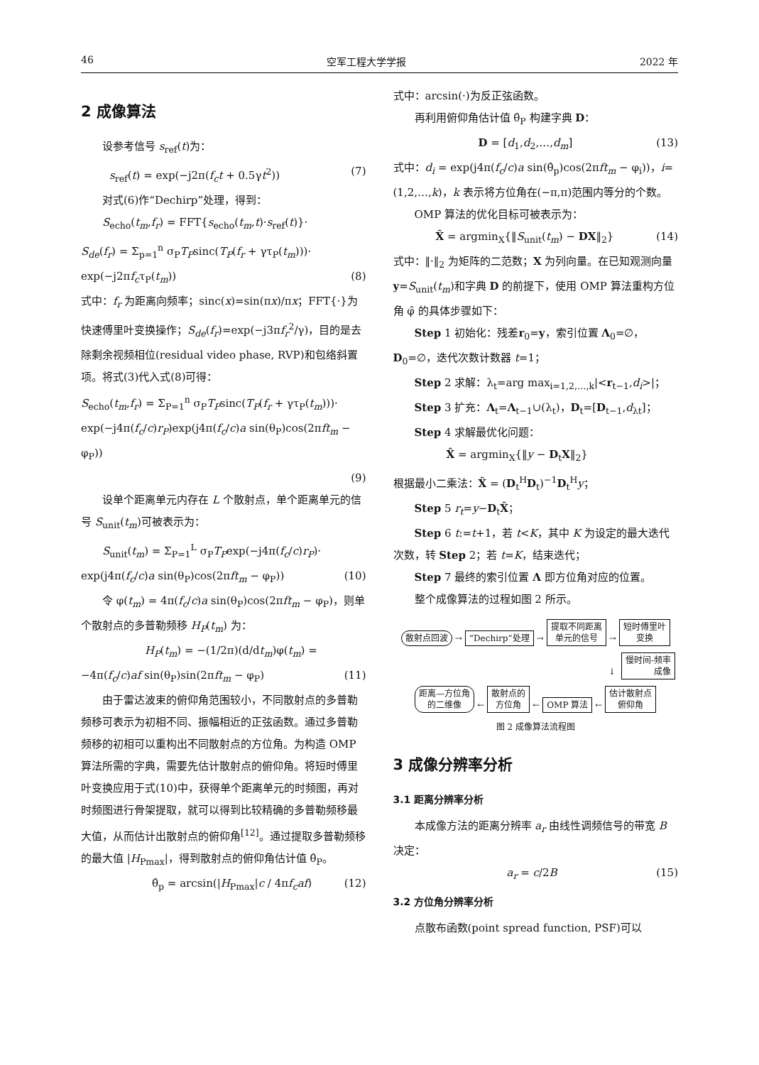46 空军工程大学学报 2022 年
2 成像算法
设参考信号 s<sub>ref</sub>(t)为：
s<sub>ref</sub>(t) = exp(−j2π(f<sub>c</sub>t + 0.5γt<sup>2</sup>)) (7)
对式(6)作“Dechirp”处理，得到：
S<sub>echo</sub>(t<sub>m</sub>,f<sub>r</sub>) = FFT{s<sub>echo</sub>(t<sub>m</sub>,t)·s<sub>ref</sub>(t)}·
S<sub>de</sub>(f<sub>r</sub>) = Σ<sub>p=1</sub><sup>n</sup> σ<sub>P</sub>T<sub>P</sub>sinc(T<sub>P</sub>(f<sub>r</sub> + γτ<sub>P</sub>(t<sub>m</sub>)))·
exp(−j2πf<sub>c</sub>τ<sub>P</sub>(t<sub>m</sub>)) (8)
式中：f<sub>r</sub> 为距离向频率；sinc(x)=sin(πx)/πx；FFT{·}为快速傅里叶变换操作；S<sub>de</sub>(f<sub>r</sub>)=exp(−j3πf<sub>r</sub><sup>2</sup>/γ)，目的是去除剩余视频相位(residual video phase, RVP)和包络斜置项。将式(3)代入式(8)可得：
S<sub>echo</sub>(t<sub>m</sub>,f<sub>r</sub>) = Σ<sub>P=1</sub><sup>n</sup> σ<sub>P</sub>T<sub>P</sub>sinc(T<sub>P</sub>(f<sub>r</sub> + γτ<sub>P</sub>(t<sub>m</sub>)))·
exp(−j4π(f<sub>c</sub>/c)r<sub>P</sub>)exp(j4π(f<sub>c</sub>/c)a sin(θ<sub>P</sub>)cos(2πft<sub>m</sub> − φ<sub>P</sub>))
(9)
设单个距离单元内存在 L 个散射点，单个距离单元的信号 S<sub>unit</sub>(t<sub>m</sub>)可被表示为：
S<sub>unit</sub>(t<sub>m</sub>) = Σ<sub>P=1</sub><sup>L</sup> σ<sub>P</sub>T<sub>P</sub>exp(−j4π(f<sub>c</sub>/c)r<sub>P</sub>)·
exp(j4π(f<sub>c</sub>/c)a sin(θ<sub>P</sub>)cos(2πft<sub>m</sub> − φ<sub>P</sub>)) (10)
令 φ(t<sub>m</sub>) = 4π(f<sub>c</sub>/c)a sin(θ<sub>P</sub>)cos(2πft<sub>m</sub> − φ<sub>P</sub>)，则单个散射点的多普勒频移 H<sub>P</sub>(t<sub>m</sub>) 为：
H<sub>P</sub>(t<sub>m</sub>) = −(1/2π)(d/dt<sub>m</sub>)φ(t<sub>m</sub>) =
−4π(f<sub>c</sub>/c)af sin(θ<sub>P</sub>)sin(2πft<sub>m</sub> − φ<sub>P</sub>) (11)
由于雷达波束的俯仰角范围较小，不同散射点的多普勒频移可表示为初相不同、振幅相近的正弦函数。通过多普勒频移的初相可以重构出不同散射点的方位角。为构造 OMP 算法所需的字典，需要先估计散射点的俯仰角。将短时傅里叶变换应用于式(10)中，获得单个距离单元的时频图，再对时频图进行骨架提取，就可以得到比较精确的多普勒频移最大值，从而估计出散射点的俯仰角<sup>[12]</sup>。通过提取多普勒频移的最大值 |H<sub>Pmax</sub>|，得到散射点的俯仰角估计值 θ̂<sub>P</sub>。
θ̂<sub>p</sub> = arcsin(|H<sub>Pmax</sub>|c / 4πf<sub>c</sub>af) (12)
式中：arcsin(·)为反正弦函数。
再利用俯仰角估计值 θ̂<sub>P</sub> 构建字典 D：
D = [d<sub>1</sub>,d<sub>2</sub>,…,d<sub>m</sub>] (13)
式中：d<sub>i</sub> = exp(j4π(f<sub>c</sub>/c)a sin(θ̂<sub>p</sub>)cos(2πft<sub>m</sub> − φ<sub>i</sub>))，i=(1,2,…,k)，k 表示将方位角在(−π,π)范围内等分的个数。
OMP 算法的优化目标可被表示为：
X̂ = argmin<sub>X</sub>{‖S<sub>unit</sub>(t<sub>m</sub>) − DX‖<sub>2</sub>} (14)
式中：‖·‖<sub>2</sub> 为矩阵的二范数；X 为列向量。在已知观测向量 y=S<sub>unit</sub>(t<sub>m</sub>)和字典 D 的前提下，使用 OMP 算法重构方位角 φ̂ 的具体步骤如下：
Step 1 初始化：残差r<sub>0</sub>=y，索引位置 Λ<sub>0</sub>=∅，D<sub>0</sub>=∅，迭代次数计数器 t=1；
Step 2 求解：λ<sub>t</sub>=arg max<sub>i=1,2,…,k</sub>|<r<sub>t−1</sub>,d<sub>i</sub>>|；
Step 3 扩充：Λ<sub>t</sub>=Λ<sub>t−1</sub>∪(λ<sub>t</sub>)，D<sub>t</sub>=[D<sub>t−1</sub>,d<sub>λt</sub>]；
Step 4 求解最优化问题：
X̂ = argmin<sub>X</sub>{‖y − D<sub>t</sub>X‖<sub>2</sub>}
根据最小二乘法：X̂ = (D<sub>t</sub><sup>H</sup>D<sub>t</sub>)<sup>−1</sup>D<sub>t</sub><sup>H</sup>y；
Step 5 r<sub>t</sub>=y−D<sub>t</sub>X̂；
Step 6 t:=t+1，若 t<K，其中 K 为设定的最大迭代次数，转 Step 2；若 t=K，结束迭代；
Step 7 最终的索引位置 Λ 即方位角对应的位置。
整个成像算法的过程如图 2 所示。
散射点回波 → “Dechirp”处理 → 提取不同距离
单元的信号 → 短时傅里叶
变换
↓ 慢时间-频率
成像
距离—方位角
的二维像 ← 散射点的
方位角 ← OMP 算法 ← 估计散射点
俯仰角
图 2 成像算法流程图
3 成像分辨率分析
3.1 距离分辨率分析
本成像方法的距离分辨率 a<sub>r</sub> 由线性调频信号的带宽 B 决定：
a<sub>r</sub> = c/2B (15)
3.2 方位角分辨率分析
点散布函数(point spread function, PSF)可以